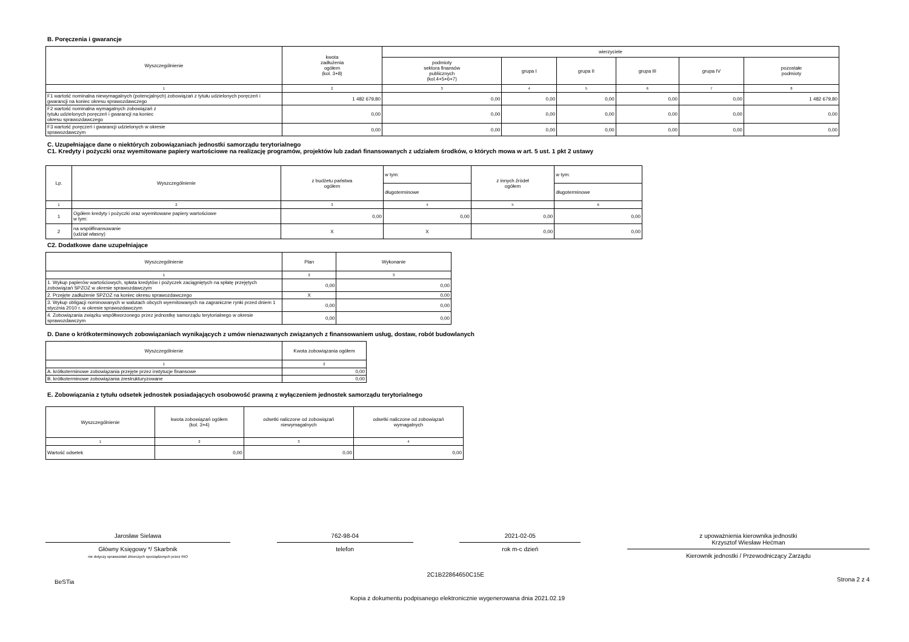B. Poręczenia i gwarancje
| Wyszczególnienie | kwota zadłużenia ogółem (kol. 3+8) | wierzyciele | | | | | |
| --- | --- | --- | --- | --- | --- | --- | --- |
| | | podmioty sektora finansów publicznych (kol.4+5+6+7) | grupa I | grupa II | grupa III | grupa IV | pozostałe podmioty |
| 1 | 2 | 3 | 4 | 5 | 6 | 7 | 8 |
| F1 wartość nominalna niewymagalnych (potencjalnych) zobowiązań z tytułu udzielonych poręczeń i gwarancji na koniec okresu sprawozdawczego | 1 482 679,80 | 0,00 | 0,00 | 0,00 | 0,00 | 0,00 | 1 482 679,80 |
| F2 wartość nominalna wymagalnych zobowiązań z tytułu udzielonych poręczeń i gwarancji na koniec okresu sprawozdawczego | 0,00 | 0,00 | 0,00 | 0,00 | 0,00 | 0,00 | 0,00 |
| F3 wartość poręczeń i gwarancji udzielonych w okresie sprawozdawczym | 0,00 | 0,00 | 0,00 | 0,00 | 0,00 | 0,00 | 0,00 |
C. Uzupełniające dane o niektórych zobowiązaniach jednostki samorządu terytorialnego
C1. Kredyty i pożyczki oraz wyemitowane papiery wartościowe na realizację programów, projektów lub zadań finansowanych z udziałem środków, o których mowa w art. 5 ust. 1 pkt 2 ustawy
| Lp. | Wyszczególnienie | z budżetu państwa ogółem | w tym: | z innych źródeł ogółem | w tym: |
| --- | --- | --- | --- | --- | --- |
| | | | długoterminowe | | długoterminowe |
| 1 | 2 | 3 | 4 | 5 | 6 |
| 1 | Ogółem kredyty i pożyczki oraz wyemitowane papiery wartościowe w tym: | 0,00 | 0,00 | 0,00 | 0,00 |
| 2 | na współfinansowanie (udział własny) | X | X | 0,00 | 0,00 |
C2. Dodatkowe dane uzupełniające
| Wyszczególnienie | Plan | Wykonanie |
| --- | --- | --- |
| 1 | 2 | 3 |
| 1. Wykup papierów wartościowych, spłata kredytów i pożyczek zaciągniętych na spłatę przejętych zobowiązań SPZOZ w okresie sprawozdawczym | 0,00 | 0,00 |
| 2. Przejęte zadłużenie SPZOZ na koniec okresu sprawozdawczego | X | 0,00 |
| 3. Wykup obligacji nominowanych w walutach obcych wyemitowanych na zagraniczne rynki przed dniem 1 stycznia 2010 r. w okresie sprawozdawczym | 0,00 | 0,00 |
| 4. Zobowiązania związku współtworzonego przez jednostkę samorządu terytorialnego w okresie sprawozdawczym | 0,00 | 0,00 |
D. Dane o krótkoterminowych zobowiązaniach wynikających z umów nienazwanych związanych z finansowaniem usług, dostaw, robót budowlanych
| Wyszczególnienie | Kwota zobowiązania ogółem |
| --- | --- |
| 1 | 2 |
| A. krótkoterminowe zobowiązania przejęte przez instytucje finansowe | 0,00 |
| B. krótkoterminowe zobowiązania zrestrukturyzowane | 0,00 |
E. Zobowiązania z tytułu odsetek jednostek posiadających osobowość prawną z wyłączeniem jednostek samorządu terytorialnego
| Wyszczególnienie | kwota zobowiązań ogółem (kol. 3+4) | odsetki naliczone od zobowiązań niewymagalnych | odsetki naliczone od zobowiązań wymagalnych |
| --- | --- | --- | --- |
| 1 | 2 | 3 | 4 |
| Wartość odsetek | 0,00 | 0,00 | 0,00 |
Jarosław Sielawa
Główny Księgowy */ Skarbnik
nie dotyczy sprawozdań zbiorczych sporządzonych przez RIO
762-98-04
telefon
2021-02-05
rok m-c dzień
z upoważnienia kierownika jednostki
Krzysztof Wiesław Hećman
Kierownik jednostki / Przewodniczący Zarządu
BeSTia
2C1B22864650C15E
Strona 2 z 4
Kopia z dokumentu podpisanego elektronicznie wygenerowana dnia 2021.02.19